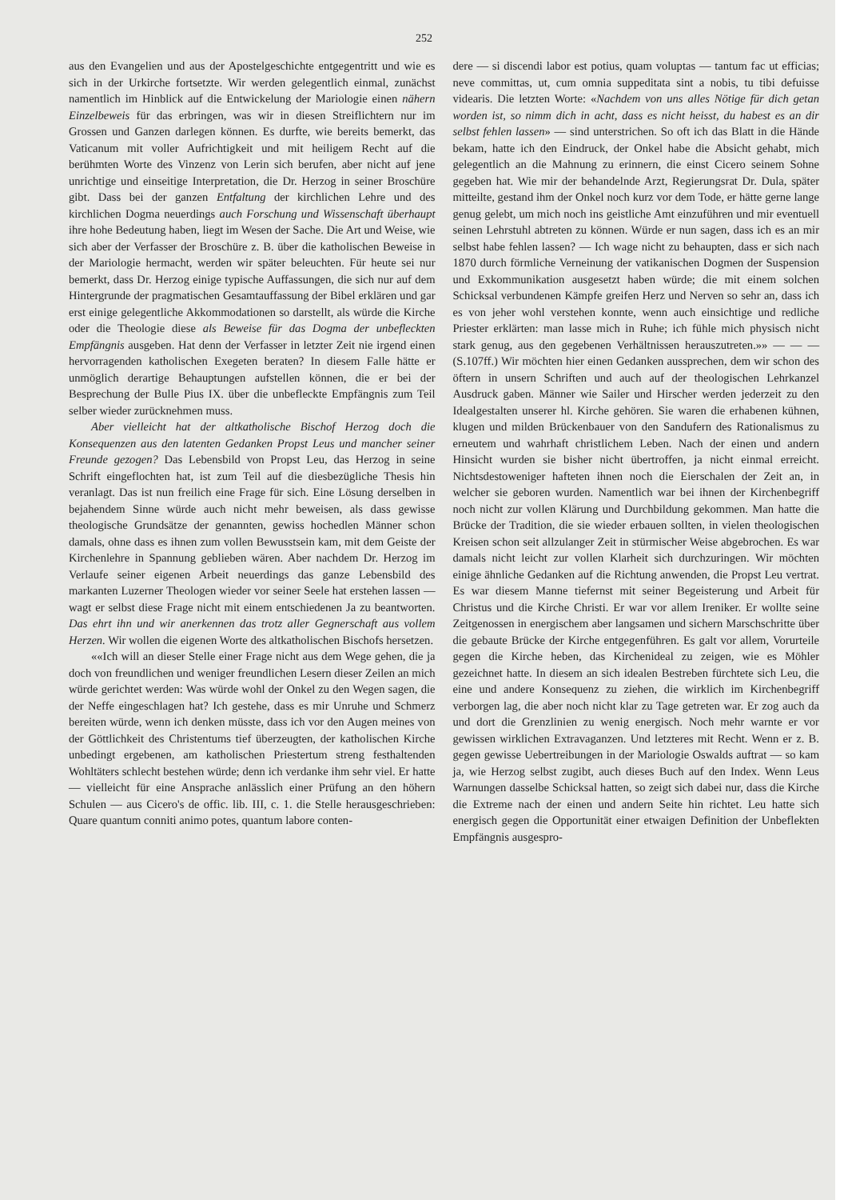252
aus den Evangelien und aus der Apostelgeschichte entgegentritt und wie es sich in der Urkirche fortsetzte. Wir werden gelegentlich einmal, zunächst namentlich im Hinblick auf die Entwickelung der Mariologie einen nähern Einzelbeweis für das erbringen, was wir in diesen Streiflichtern nur im Grossen und Ganzen darlegen können. Es durfte, wie bereits bemerkt, das Vaticanum mit voller Aufrichtigkeit und mit heiligem Recht auf die berühmten Worte des Vinzenz von Lerin sich berufen, aber nicht auf jene unrichtige und einseitige Interpretation, die Dr. Herzog in seiner Broschüre gibt. Dass bei der ganzen Entfaltung der kirchlichen Lehre und des kirchlichen Dogma neuerdings auch Forschung und Wissenschaft überhaupt ihre hohe Bedeutung haben, liegt im Wesen der Sache. Die Art und Weise, wie sich aber der Verfasser der Broschüre z. B. über die katholischen Beweise in der Mariologie hermacht, werden wir später beleuchten. Für heute sei nur bemerkt, dass Dr. Herzog einige typische Auffassungen, die sich nur auf dem Hintergrunde der pragmatischen Gesamtauffassung der Bibel erklären und gar erst einige gelegentliche Akkommodationen so darstellt, als würde die Kirche oder die Theologie diese als Beweise für das Dogma der unbefleckten Empfängnis ausgeben. Hat denn der Verfasser in letzter Zeit nie irgend einen hervorragenden katholischen Exegeten beraten? In diesem Falle hätte er unmöglich derartige Behauptungen aufstellen können, die er bei der Besprechung der Bulle Pius IX. über die unbefleckte Empfängnis zum Teil selber wieder zurücknehmen muss.
Aber vielleicht hat der altkatholische Bischof Herzog doch die Konsequenzen aus den latenten Gedanken Propst Leus und mancher seiner Freunde gezogen? Das Lebensbild von Propst Leu, das Herzog in seine Schrift eingeflochten hat, ist zum Teil auf die diesbezügliche Thesis hin veranlagt. Das ist nun freilich eine Frage für sich. Eine Lösung derselben in bejahendem Sinne würde auch nicht mehr beweisen, als dass gewisse theologische Grundsätze der genannten, gewiss hochedlen Männer schon damals, ohne dass es ihnen zum vollen Bewusstsein kam, mit dem Geiste der Kirchenlehre in Spannung geblieben wären. Aber nachdem Dr. Herzog im Verlaufe seiner eigenen Arbeit neuerdings das ganze Lebensbild des markanten Luzerner Theologen wieder vor seiner Seele hat erstehen lassen — wagt er selbst diese Frage nicht mit einem entschiedenen Ja zu beantworten. Das ehrt ihn und wir anerkennen das trotz aller Gegnerschaft aus vollem Herzen. Wir wollen die eigenen Worte des altkatholischen Bischofs hersetzen.
««Ich will an dieser Stelle einer Frage nicht aus dem Wege gehen, die ja doch von freundlichen und weniger freundlichen Lesern dieser Zeilen an mich würde gerichtet werden: Was würde wohl der Onkel zu den Wegen sagen, die der Neffe eingeschlagen hat? Ich gestehe, dass es mir Unruhe und Schmerz bereiten würde, wenn ich denken müsste, dass ich vor den Augen meines von der Göttlichkeit des Christentums tief überzeugten, der katholischen Kirche unbedingt ergebenen, am katholischen Priestertum streng festhaltenden Wohltäters schlecht bestehen würde; denn ich verdanke ihm sehr viel. Er hatte — vielleicht für eine Ansprache anlässlich einer Prüfung an den höhern Schulen — aus Cicero's de offic. lib. III, c. 1. die Stelle herausgeschrieben: Quare quantum conniti animo potes, quantum labore conten-
dere — si discendi labor est potius, quam voluptas — tantum fac ut efficias; neve committas, ut, cum omnia suppeditata sint a nobis, tu tibi defuisse videaris. Die letzten Worte: «Nachdem von uns alles Nötige für dich getan worden ist, so nimm dich in acht, dass es nicht heisst, du habest es an dir selbst fehlen lassen» — sind unterstrichen. So oft ich das Blatt in die Hände bekam, hatte ich den Eindruck, der Onkel habe die Absicht gehabt, mich gelegentlich an die Mahnung zu erinnern, die einst Cicero seinem Sohne gegeben hat. Wie mir der behandelnde Arzt, Regierungsrat Dr. Dula, später mitteilte, gestand ihm der Onkel noch kurz vor dem Tode, er hätte gerne lange genug gelebt, um mich noch ins geistliche Amt einzuführen und mir eventuell seinen Lehrstuhl abtreten zu können. Würde er nun sagen, dass ich es an mir selbst habe fehlen lassen? — Ich wage nicht zu behaupten, dass er sich nach 1870 durch förmliche Verneinung der vatikanischen Dogmen der Suspension und Exkommunikation ausgesetzt haben würde; die mit einem solchen Schicksal verbundenen Kämpfe greifen Herz und Nerven so sehr an, dass ich es von jeher wohl verstehen konnte, wenn auch einsichtige und redliche Priester erklärten: man lasse mich in Ruhe; ich fühle mich physisch nicht stark genug, aus den gegebenen Verhältnissen herauszutreten.»» — — — (S.107ff.) Wir möchten hier einen Gedanken aussprechen, dem wir schon des öftern in unsern Schriften und auch auf der theologischen Lehrkanzel Ausdruck gaben. Männer wie Sailer und Hirscher werden jederzeit zu den Idealgestalten unserer hl. Kirche gehören. Sie waren die erhabenen kühnen, klugen und milden Brückenbauer von den Sandufern des Rationalismus zu erneutem und wahrhaft christlichem Leben. Nach der einen und andern Hinsicht wurden sie bisher nicht übertroffen, ja nicht einmal erreicht. Nichtsdestoweniger hafteten ihnen noch die Eierschalen der Zeit an, in welcher sie geboren wurden. Namentlich war bei ihnen der Kirchenbegriff noch nicht zur vollen Klärung und Durchbildung gekommen. Man hatte die Brücke der Tradition, die sie wieder erbauen sollten, in vielen theologischen Kreisen schon seit allzulanger Zeit in stürmischer Weise abgebrochen. Es war damals nicht leicht zur vollen Klarheit sich durchzuringen. Wir möchten einige ähnliche Gedanken auf die Richtung anwenden, die Propst Leu vertrat. Es war diesem Manne tiefernst mit seiner Begeisterung und Arbeit für Christus und die Kirche Christi. Er war vor allem Ireniker. Er wollte seine Zeitgenossen in energischem aber langsamen und sichern Marschschritte über die gebaute Brücke der Kirche entgegenführen. Es galt vor allem, Vorurteile gegen die Kirche heben, das Kirchenideal zu zeigen, wie es Möhler gezeichnet hatte. In diesem an sich idealen Bestreben fürchtete sich Leu, die eine und andere Konsequenz zu ziehen, die wirklich im Kirchenbegriff verborgen lag, die aber noch nicht klar zu Tage getreten war. Er zog auch da und dort die Grenzlinien zu wenig energisch. Noch mehr warnte er vor gewissen wirklichen Extravaganzen. Und letzteres mit Recht. Wenn er z. B. gegen gewisse Uebertreibungen in der Mariologie Oswalds auftrat — so kam ja, wie Herzog selbst zugibt, auch dieses Buch auf den Index. Wenn Leus Warnungen dasselbe Schicksal hatten, so zeigt sich dabei nur, dass die Kirche die Extreme nach der einen und andern Seite hin richtet. Leu hatte sich energisch gegen die Opportunität einer etwaigen Definition der Unbeflekten Empfängnis ausgespro-